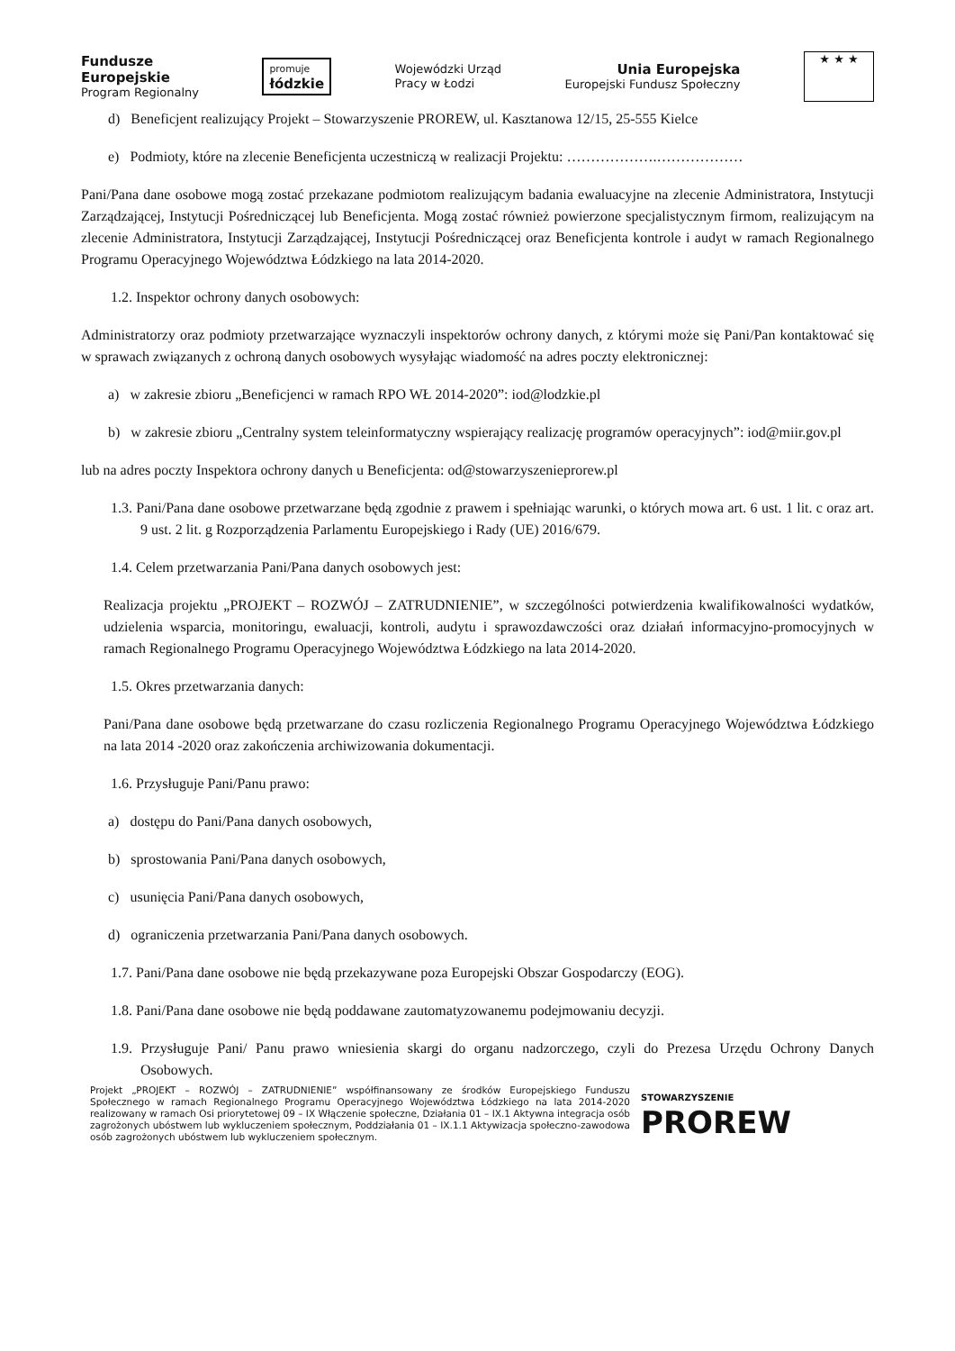Fundusze
Europejskie
Program Regionalny
promuje
łódzkie
Wojewódzki Urząd
Pracy w Łodzi
Unia Europejska
Europejski Fundusz Społeczny
★ ★ ★
d) Beneficjent realizujący Projekt – Stowarzyszenie PROREW, ul. Kasztanowa 12/15, 25-555 Kielce
e) Podmioty, które na zlecenie Beneficjenta uczestniczą w realizacji Projektu: ……………….………………
Pani/Pana dane osobowe mogą zostać przekazane podmiotom realizującym badania ewaluacyjne na zlecenie Administratora, Instytucji Zarządzającej, Instytucji Pośredniczącej lub Beneficjenta. Mogą zostać również powierzone specjalistycznym firmom, realizującym na zlecenie Administratora, Instytucji Zarządzającej, Instytucji Pośredniczącej oraz Beneficjenta kontrole i audyt w ramach Regionalnego Programu Operacyjnego Województwa Łódzkiego na lata 2014-2020.
1.2. Inspektor ochrony danych osobowych:
Administratorzy oraz podmioty przetwarzające wyznaczyli inspektorów ochrony danych, z którymi może się Pani/Pan kontaktować się w sprawach związanych z ochroną danych osobowych wysyłając wiadomość na adres poczty elektronicznej:
a) w zakresie zbioru „Beneficjenci w ramach RPO WŁ 2014-2020”: iod@lodzkie.pl
b) w zakresie zbioru „Centralny system teleinformatyczny wspierający realizację programów operacyjnych”: iod@miir.gov.pl
lub na adres poczty Inspektora ochrony danych u Beneficjenta: od@stowarzyszenieprorew.pl
1.3. Pani/Pana dane osobowe przetwarzane będą zgodnie z prawem i spełniając warunki, o których mowa art. 6 ust. 1 lit. c oraz art. 9 ust. 2 lit. g Rozporządzenia Parlamentu Europejskiego i Rady (UE) 2016/679.
1.4. Celem przetwarzania Pani/Pana danych osobowych jest:
Realizacja projektu „PROJEKT – ROZWÓJ – ZATRUDNIENIE”, w szczególności potwierdzenia kwalifikowalności wydatków, udzielenia wsparcia, monitoringu, ewaluacji, kontroli, audytu i sprawozdawczości oraz działań informacyjno-promocyjnych w ramach Regionalnego Programu Operacyjnego Województwa Łódzkiego na lata 2014-2020.
1.5. Okres przetwarzania danych:
Pani/Pana dane osobowe będą przetwarzane do czasu rozliczenia Regionalnego Programu Operacyjnego Województwa Łódzkiego na lata 2014 -2020 oraz zakończenia archiwizowania dokumentacji.
1.6. Przysługuje Pani/Panu prawo:
a) dostępu do Pani/Pana danych osobowych,
b) sprostowania Pani/Pana danych osobowych,
c) usunięcia Pani/Pana danych osobowych,
d) ograniczenia przetwarzania Pani/Pana danych osobowych.
1.7. Pani/Pana dane osobowe nie będą przekazywane poza Europejski Obszar Gospodarczy (EOG).
1.8. Pani/Pana dane osobowe nie będą poddawane zautomatyzowanemu podejmowaniu decyzji.
1.9. Przysługuje Pani/ Panu prawo wniesienia skargi do organu nadzorczego, czyli do Prezesa Urzędu Ochrony Danych Osobowych.
Projekt „PROJEKT – ROZWÓJ – ZATRUDNIENIE” współfinansowany ze środków Europejskiego Funduszu Społecznego w ramach Regionalnego Programu Operacyjnego Województwa Łódzkiego na lata 2014-2020 realizowany w ramach Osi priorytetowej 09 – IX Włączenie społeczne, Działania 01 – IX.1 Aktywna integracja osób zagrożonych ubóstwem lub wykluczeniem społecznym, Poddziałania 01 – IX.1.1 Aktywizacja społeczno-zawodowa osób zagrożonych ubóstwem lub wykluczeniem społecznym.
STOWARZYSZENIE
PROREW